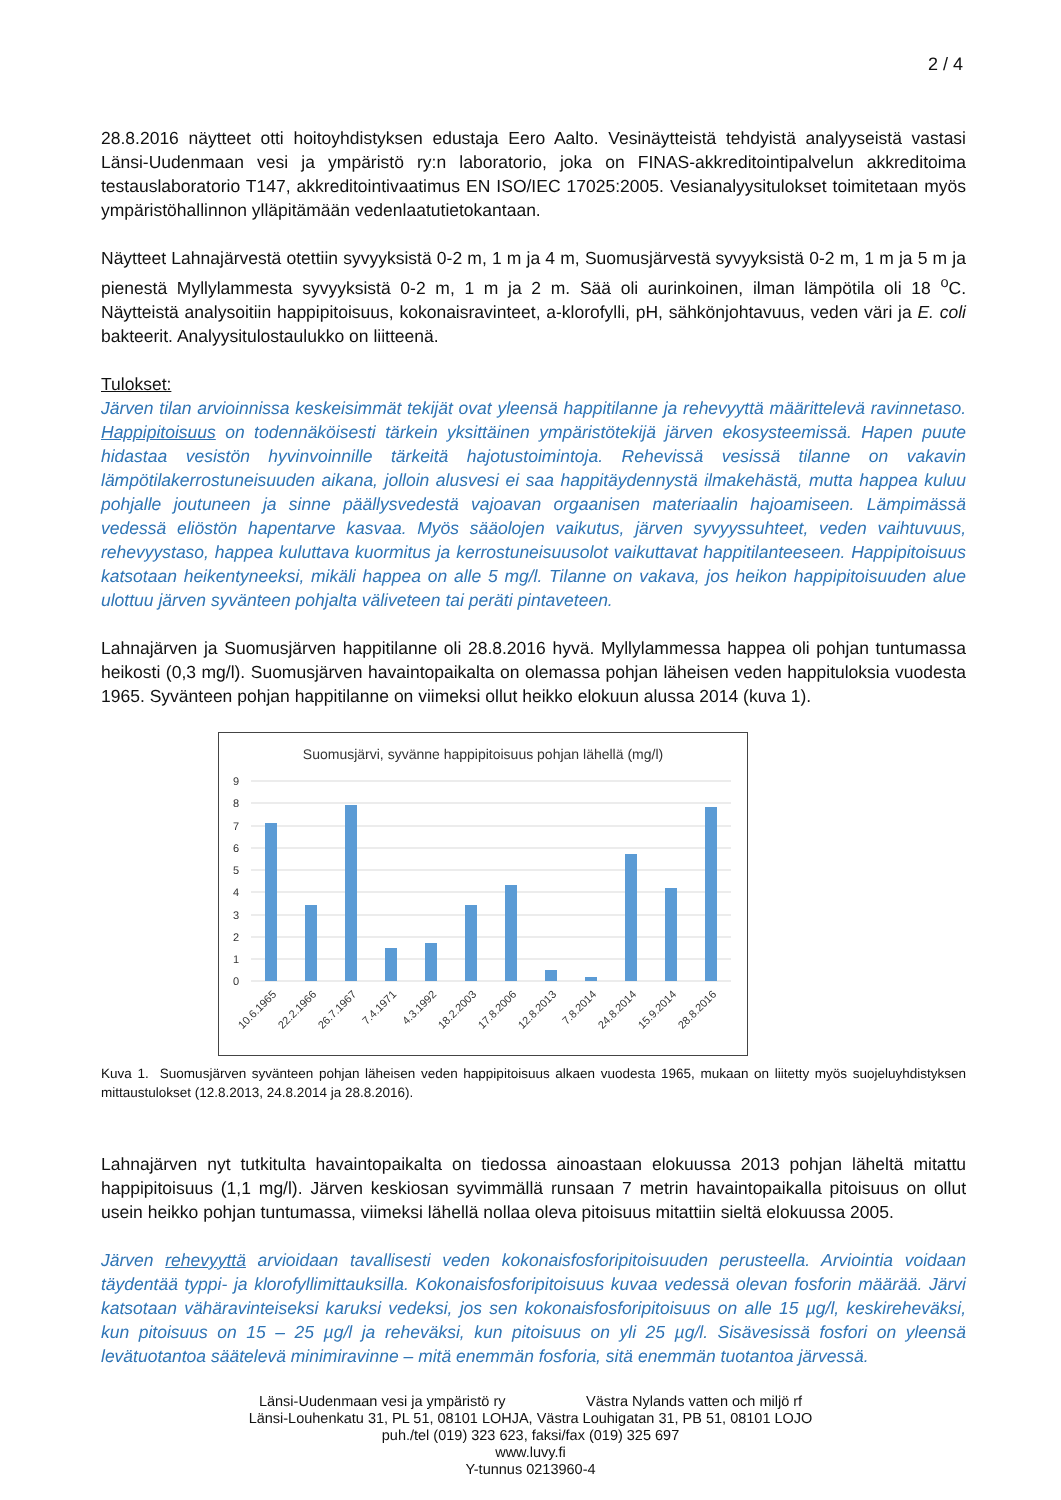2 / 4
28.8.2016 näytteet otti hoitoyhdistyksen edustaja Eero Aalto. Vesinäytteistä tehdyistä analyyseistä vastasi Länsi-Uudenmaan vesi ja ympäristö ry:n laboratorio, joka on FINAS-akkreditointipalvelun akkreditoima testauslaboratorio T147, akkreditointivaatimus EN ISO/IEC 17025:2005. Vesianalyysitulokset toimitetaan myös ympäristöhallinnon ylläpitämään vedenlaatutietokantaan.
Näytteet Lahnajärvestä otettiin syvyyksistä 0-2 m, 1 m ja 4 m, Suomusjärvestä syvyyksistä 0-2 m, 1 m ja 5 m ja pienestä Myllylammesta syvyyksistä 0-2 m, 1 m ja 2 m. Sää oli aurinkoinen, ilman lämpötila oli 18 <sup>o</sup>C. Näytteistä analysoitiin happipitoisuus, kokonaisravinteet, a-klorofylli, pH, sähkönjohtavuus, veden väri ja E. coli bakteerit. Analyysitulostaulukko on liitteenä.
Tulokset:
Järven tilan arvioinnissa keskeisimmät tekijät ovat yleensä happitilanne ja rehevyyttä määrittelevä ravinnetaso. Happipitoisuus on todennäköisesti tärkein yksittäinen ympäristötekijä järven ekosysteemissä. Hapen puute hidastaa vesistön hyvinvoinnille tärkeitä hajotustoimintoja. Rehevissä vesissä tilanne on vakavin lämpötilakerrostuneisuuden aikana, jolloin alusvesi ei saa happitäydennystä ilmakehästä, mutta happea kuluu pohjalle joutuneen ja sinne päällysvedestä vajoavan orgaanisen materiaalin hajoamiseen. Lämpimässä vedessä eliöstön hapentarve kasvaa. Myös sääolojen vaikutus, järven syvyyssuhteet, veden vaihtuvuus, rehevyystaso, happea kuluttava kuormitus ja kerrostuneisuusolot vaikuttavat happitilanteeseen. Happipitoisuus katsotaan heikentyneeksi, mikäli happea on alle 5 mg/l. Tilanne on vakava, jos heikon happipitoisuuden alue ulottuu järven syvänteen pohjalta väliveteen tai peräti pintaveteen.
Lahnajärven ja Suomusjärven happitilanne oli 28.8.2016 hyvä. Myllylammessa happea oli pohjan tuntumassa heikosti (0,3 mg/l). Suomusjärven havaintopaikalta on olemassa pohjan läheisen veden happituloksia vuodesta 1965. Syvänteen pohjan happitilanne on viimeksi ollut heikko elokuun alussa 2014 (kuva 1).
Suomusjärvi, syvänne happipitoisuus pohjan lähellä (mg/l)
9
8
7
6
5
4
3
2
1
0
10.6.1965
22.2.1966
26.7.1967
7.4.1971
4.3.1992
18.2.2003
17.8.2006
12.8.2013
7.8.2014
24.8.2014
15.9.2014
28.8.2016
Kuva 1. Suomusjärven syvänteen pohjan läheisen veden happipitoisuus alkaen vuodesta 1965, mukaan on liitetty myös suojeluyhdistyksen mittaustulokset (12.8.2013, 24.8.2014 ja 28.8.2016).
Lahnajärven nyt tutkitulta havaintopaikalta on tiedossa ainoastaan elokuussa 2013 pohjan läheltä mitattu happipitoisuus (1,1 mg/l). Järven keskiosan syvimmällä runsaan 7 metrin havaintopaikalla pitoisuus on ollut usein heikko pohjan tuntumassa, viimeksi lähellä nollaa oleva pitoisuus mitattiin sieltä elokuussa 2005.
Järven rehevyyttä arvioidaan tavallisesti veden kokonaisfosforipitoisuuden perusteella. Arviointia voidaan täydentää typpi- ja klorofyllimittauksilla. Kokonaisfosforipitoisuus kuvaa vedessä olevan fosforin määrää. Järvi katsotaan vähäravinteiseksi karuksi vedeksi, jos sen kokonaisfosforipitoisuus on alle 15 µg/l, keskireheväksi, kun pitoisuus on 15 – 25 µg/l ja reheväksi, kun pitoisuus on yli 25 µg/l. Sisävesissä fosfori on yleensä levätuotantoa säätelevä minimiravinne – mitä enemmän fosforia, sitä enemmän tuotantoa järvessä.
Länsi-Uudenmaan vesi ja ympäristö ry Västra Nylands vatten och miljö rf
Länsi-Louhenkatu 31, PL 51, 08101 LOHJA, Västra Louhigatan 31, PB 51, 08101 LOJO
puh./tel (019) 323 623, faksi/fax (019) 325 697
www.luvy.fi
Y-tunnus 0213960-4